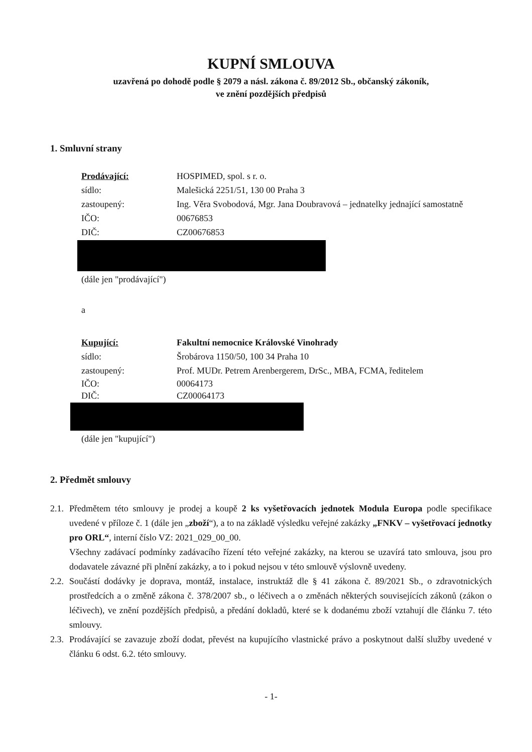KUPNÍ SMLOUVA
uzavřená po dohodě podle § 2079 a násl. zákona č. 89/2012 Sb., občanský zákoník,
ve znění pozdějších předpisů
1. Smluvní strany
Prodávající: HOSPIMED, spol. s r. o.
sídlo: Malešická 2251/51, 130 00 Praha 3
zastoupený: Ing. Věra Svobodová, Mgr. Jana Doubravová – jednatelky jednající samostatně
IČO: 00676853
DIČ: CZ00676853
(dále jen "prodávající")
a
Kupující: Fakultní nemocnice Královské Vinohrady
sídlo: Šrobárova 1150/50, 100 34 Praha 10
zastoupený: Prof. MUDr. Petrem Arenbergerem, DrSc., MBA, FCMA, ředitelem
IČO: 00064173
DIČ: CZ00064173
(dále jen "kupující")
2. Předmět smlouvy
2.1.
Předmětem této smlouvy je prodej a koupě 2 ks vyšetřovacích jednotek Modula Europa podle specifikace uvedené v příloze č. 1 (dále jen „zboží“), a to na základě výsledku veřejné zakázky „FNKV – vyšetřovací jednotky pro ORL“, interní číslo VZ: 2021_029_00_00.
Všechny zadávací podmínky zadávacího řízení této veřejné zakázky, na kterou se uzavírá tato smlouva, jsou pro dodavatele závazné při plnění zakázky, a to i pokud nejsou v této smlouvě výslovně uvedeny.
2.2.
Součástí dodávky je doprava, montáž, instalace, instruktáž dle § 41 zákona č. 89/2021 Sb., o zdravotnických prostředcích a o změně zákona č. 378/2007 sb., o léčivech a o změnách některých souvisejících zákonů (zákon o léčivech), ve znění pozdějších předpisů, a předání dokladů, které se k dodanému zboží vztahují dle článku 7. této smlouvy.
2.3.
Prodávající se zavazuje zboží dodat, převést na kupujícího vlastnické právo a poskytnout další služby uvedené v článku 6 odst. 6.2. této smlouvy.
- 1-